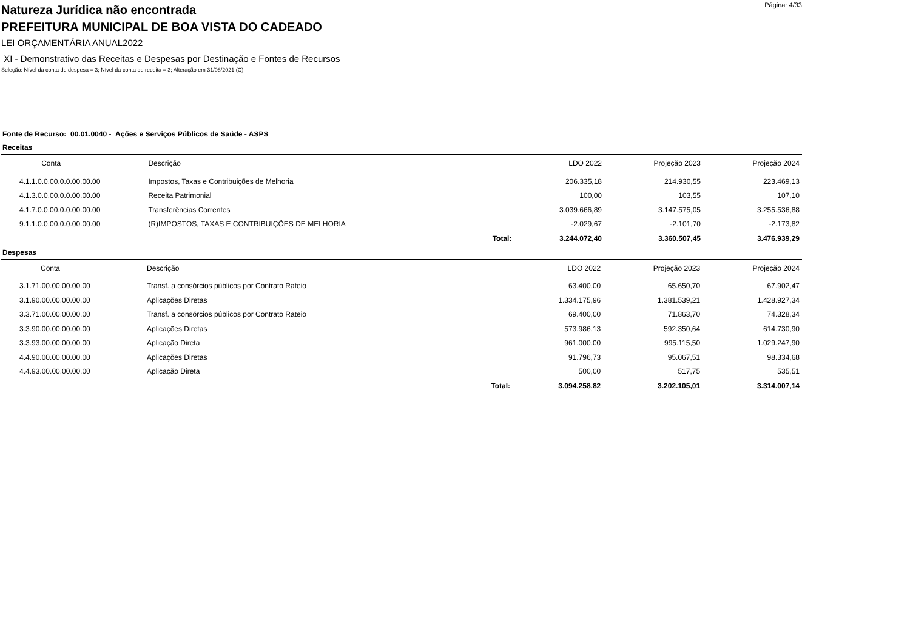Natureza Jurídica não encontrada
Página: 4/33
PREFEITURA MUNICIPAL DE BOA VISTA DO CADEADO
LEI ORÇAMENTÁRIA ANUAL2022
XI - Demonstrativo das Receitas e Despesas por Destinação e Fontes de Recursos
Seleção: Nível da conta de despesa = 3; Nível da conta de receita = 3; Alteração em 31/08/2021 (C)
Fonte de Recurso: 00.01.0040 - Ações e Serviços Públicos de Saúde - ASPS
Receitas
| Conta | Descrição | | LDO 2022 | Projeção 2023 | Projeção 2024 |
| --- | --- | --- | --- | --- | --- |
| 4.1.1.0.0.00.0.0.00.00.00 | Impostos, Taxas e Contribuições de Melhoria | | 206.335,18 | 214.930,55 | 223.469,13 |
| 4.1.3.0.0.00.0.0.00.00.00 | Receita Patrimonial | | 100,00 | 103,55 | 107,10 |
| 4.1.7.0.0.00.0.0.00.00.00 | Transferências Correntes | | 3.039.666,89 | 3.147.575,05 | 3.255.536,88 |
| 9.1.1.0.0.00.0.0.00.00.00 | (R)IMPOSTOS, TAXAS E CONTRIBUIÇÕES DE MELHORIA | | -2.029,67 | -2.101,70 | -2.173,82 |
| | | Total: | 3.244.072,40 | 3.360.507,45 | 3.476.939,29 |
Despesas
| Conta | Descrição | | LDO 2022 | Projeção 2023 | Projeção 2024 |
| --- | --- | --- | --- | --- | --- |
| 3.1.71.00.00.00.00.00 | Transf. a consórcios públicos por Contrato Rateio | | 63.400,00 | 65.650,70 | 67.902,47 |
| 3.1.90.00.00.00.00.00 | Aplicações Diretas | | 1.334.175,96 | 1.381.539,21 | 1.428.927,34 |
| 3.3.71.00.00.00.00.00 | Transf. a consórcios públicos por Contrato Rateio | | 69.400,00 | 71.863,70 | 74.328,34 |
| 3.3.90.00.00.00.00.00 | Aplicações Diretas | | 573.986,13 | 592.350,64 | 614.730,90 |
| 3.3.93.00.00.00.00.00 | Aplicação Direta | | 961.000,00 | 995.115,50 | 1.029.247,90 |
| 4.4.90.00.00.00.00.00 | Aplicações Diretas | | 91.796,73 | 95.067,51 | 98.334,68 |
| 4.4.93.00.00.00.00.00 | Aplicação Direta | | 500,00 | 517,75 | 535,51 |
| | | Total: | 3.094.258,82 | 3.202.105,01 | 3.314.007,14 |